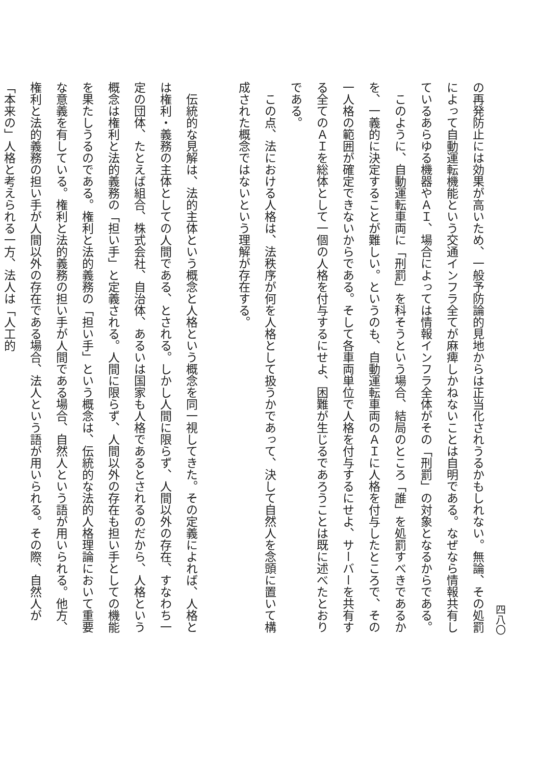四八〇
の再発防止には効果が高いため、一般予防論的見地からは正当化されうるかもしれない。無論、その処罰によって自動運転機能という交通インフラ全てが麻痺しかねないことは自明である。なぜなら情報共有しているあらゆる機器やＡＩ、場合によっては情報インフラ全体がその「刑罰」の対象となるからである。
　このように、自動運転車両に「刑罰」を科そうという場合、結局のところ「誰」を処罰すべきであるかを、一義的に決定することが難しい。というのも、自動運転車両のＡＩに人格を付与したところで、その一人格の範囲が確定できないからである。そして各車両単位で人格を付与するにせよ、サーバーを共有する全てのＡＩを総体として一個の人格を付与するにせよ、困難が生じるであろうことは既に述べたとおりである。
　この点、法における人格は、法秩序が何を人格として扱うかであって、決して自然人を念頭に置いて構成された概念ではないという理解が存在する。
　伝統的な見解は、法的主体という概念と人格という概念を同一視してきた。その定義によれば、人格とは権利・義務の主体としての人間である、とされる。しかし人間に限らず、人間以外の存在、すなわち一定の団体、たとえば組合、株式会社、自治体、あるいは国家も人格であるとされるのだから、人格という概念は権利と法的義務の「担い手」と定義される。人間に限らず、人間以外の存在も担い手としての機能を果たしうるのである。権利と法的義務の「担い手」という概念は、伝統的な法的人格理論において重要な意義を有している。権利と法的義務の担い手が人間である場合、自然人という語が用いられる。他方、権利と法的義務の担い手が人間以外の存在である場合、法人という語が用いられる。その際、自然人が「本来の」人格と考えられる一方、法人は「人工的